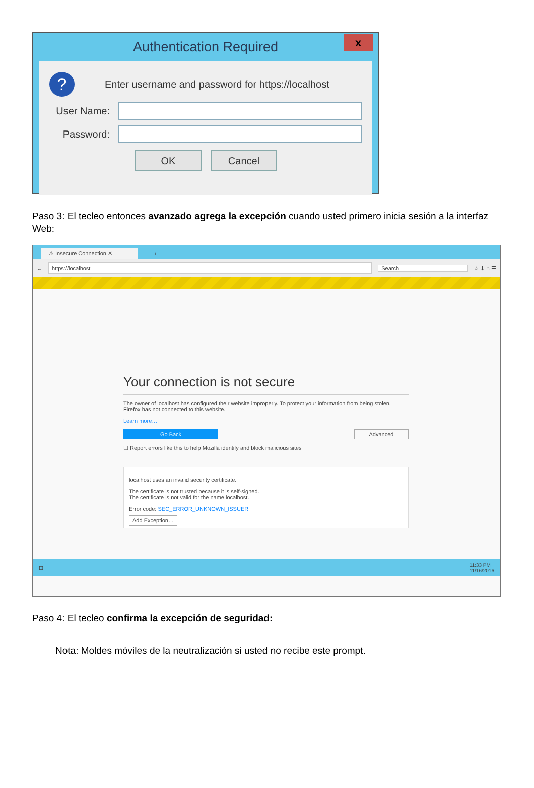Authentication Required
x
? Enter username and password for https://localhost
User Name:
Password:
OK Cancel
Paso 3: El tecleo entonces avanzado agrega la excepción cuando usted primero inicia sesión a la interfaz Web:
⚠ Insecure Connection ✕ +
←
https://localhost
Search
☆ ⬇ ⌂ ☰
Your connection is not secure
The owner of localhost has configured their website improperly. To protect your information from being stolen, Firefox has not connected to this website.
Learn more…
Go Back Advanced
☐ Report errors like this to help Mozilla identify and block malicious sites
localhost uses an invalid security certificate.
The certificate is not trusted because it is self-signed.
The certificate is not valid for the name localhost.
Error code: SEC_ERROR_UNKNOWN_ISSUER
Add Exception…
⊞ 11:33 PM
11/16/2016
Paso 4: El tecleo confirma la excepción de seguridad:
Nota: Moldes móviles de la neutralización si usted no recibe este prompt.